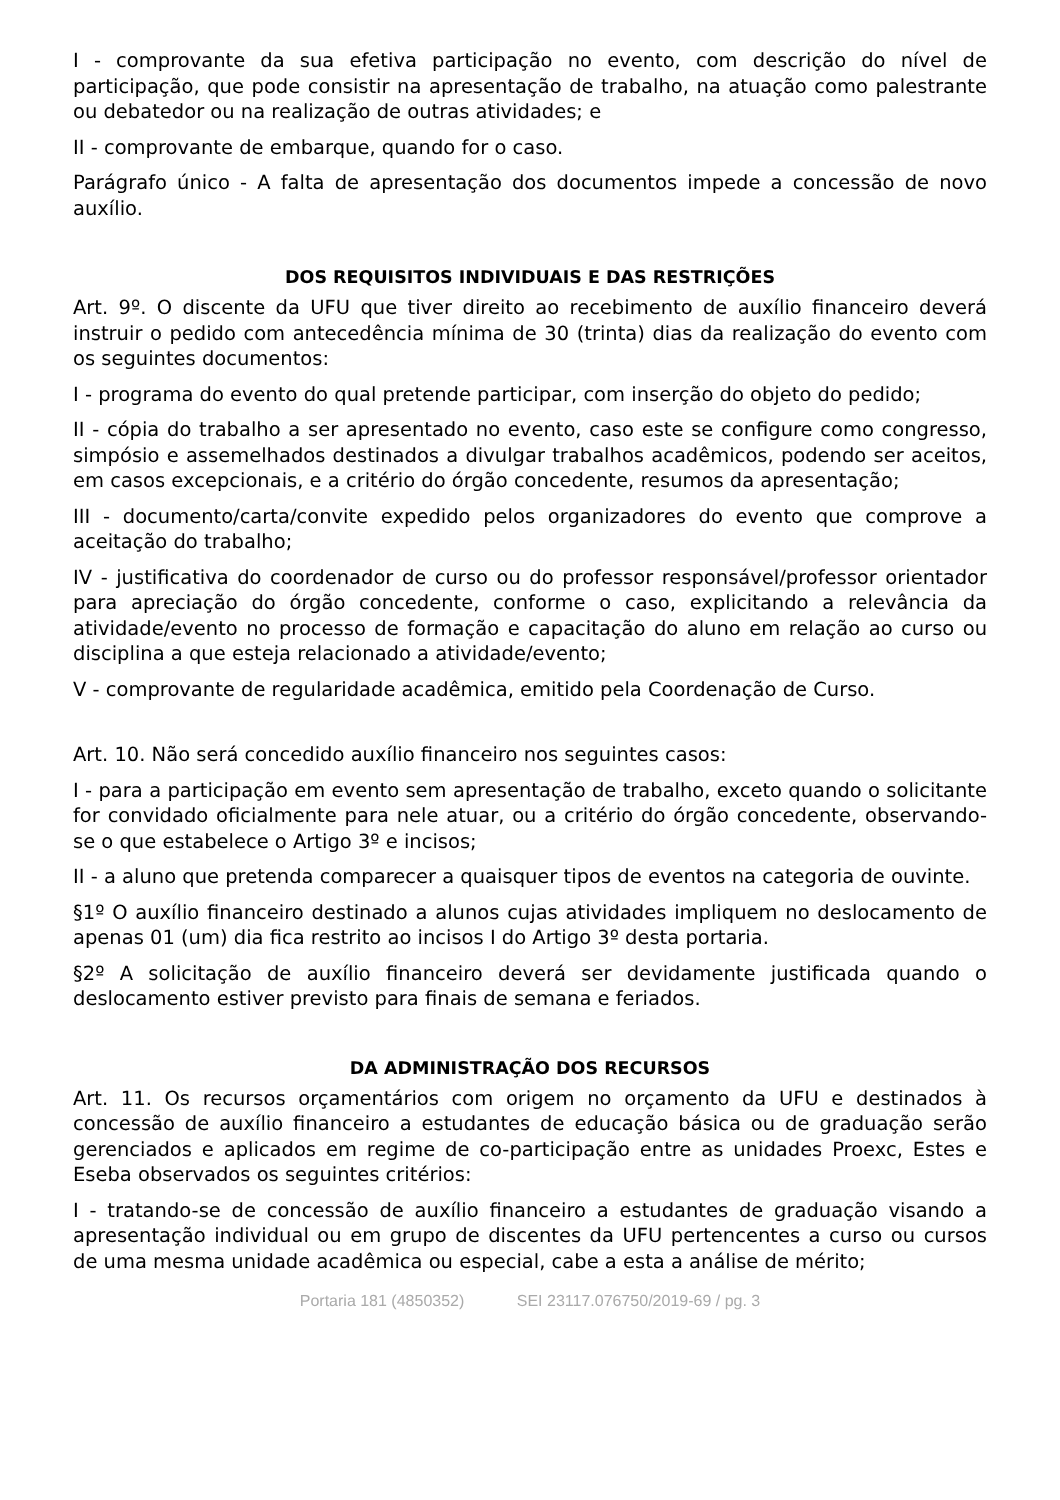I - comprovante da sua efetiva participação no evento, com descrição do nível de participação, que pode consistir na apresentação de trabalho, na atuação como palestrante ou debatedor ou na realização de outras atividades; e
II - comprovante de embarque, quando for o caso.
Parágrafo único - A falta de apresentação dos documentos impede a concessão de novo auxílio.
DOS REQUISITOS INDIVIDUAIS E DAS RESTRIÇÕES
Art. 9º. O discente da UFU que tiver direito ao recebimento de auxílio financeiro deverá instruir o pedido com antecedência mínima de 30 (trinta) dias da realização do evento com os seguintes documentos:
I - programa do evento do qual pretende participar, com inserção do objeto do pedido;
II - cópia do trabalho a ser apresentado no evento, caso este se configure como congresso, simpósio e assemelhados destinados a divulgar trabalhos acadêmicos, podendo ser aceitos, em casos excepcionais, e a critério do órgão concedente, resumos da apresentação;
III - documento/carta/convite expedido pelos organizadores do evento que comprove a aceitação do trabalho;
IV - justificativa do coordenador de curso ou do professor responsável/professor orientador para apreciação do órgão concedente, conforme o caso, explicitando a relevância da atividade/evento no processo de formação e capacitação do aluno em relação ao curso ou disciplina a que esteja relacionado a atividade/evento;
V - comprovante de regularidade acadêmica, emitido pela Coordenação de Curso.
Art. 10. Não será concedido auxílio financeiro nos seguintes casos:
I - para a participação em evento sem apresentação de trabalho, exceto quando o solicitante for convidado oficialmente para nele atuar, ou a critério do órgão concedente, observando-se o que estabelece o Artigo 3º e incisos;
II - a aluno que pretenda comparecer a quaisquer tipos de eventos na categoria de ouvinte.
§1º O auxílio financeiro destinado a alunos cujas atividades impliquem no deslocamento de apenas 01 (um) dia fica restrito ao incisos I do Artigo 3º desta portaria.
§2º A solicitação de auxílio financeiro deverá ser devidamente justificada quando o deslocamento estiver previsto para finais de semana e feriados.
DA ADMINISTRAÇÃO DOS RECURSOS
Art. 11. Os recursos orçamentários com origem no orçamento da UFU e destinados à concessão de auxílio financeiro a estudantes de educação básica ou de graduação serão gerenciados e aplicados em regime de co-participação entre as unidades Proexc, Estes e Eseba observados os seguintes critérios:
I - tratando-se de concessão de auxílio financeiro a estudantes de graduação visando a apresentação individual ou em grupo de discentes da UFU pertencentes a curso ou cursos de uma mesma unidade acadêmica ou especial, cabe a esta a análise de mérito;
Portaria 181 (4850352) SEI 23117.076750/2019-69 / pg. 3